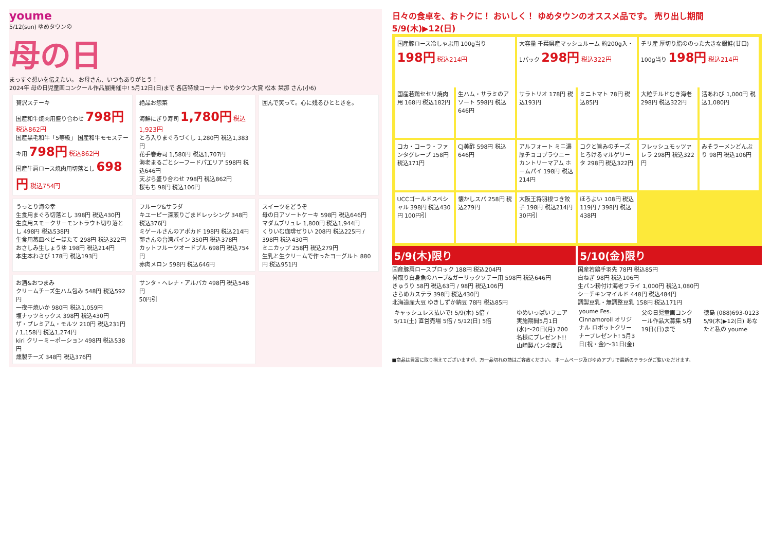youme
5/12(sun) ゆめタウンの
母の日
まっすぐ想いを伝えたい。 お母さん、いつもありがとう！
2024年 母の日児童画コンクール作品展開催中! 5月12日(日)まで 各店特設コーナー ゆめタウン大賞 松本 栞那 さん(小6)
贅沢ステーキ
国産和牛焼肉用盛り合わせ 798円 税込862円
国産黒毛和牛「5等級」 国産和牛モモステーキ用 798円 税込862円
国産牛肩ロース焼肉用切落とし 698円 税込754円
絶品お惣菜
海鮮にぎり寿司 1,780円 税込1,923円
とろ入りまぐろづくし 1,280円 税込1,383円
花手巻寿司 1,580円 税込1,707円
海老まるごとシーフードパエリア 598円 税込646円
天ぷら盛り合わせ 798円 税込862円
桜もち 98円 税込106円
囲んで笑って。心に残るひとときを。
うっとり海の幸
生食用まぐろ切落とし 398円 税込430円
生食用スモークサーモントラウト切り落とし 498円 税込538円
生食用蒸皿ベビーほたて 298円 税込322円
おさしみ生しょうゆ 198円 税込214円
本生本わさび 178円 税込193円
フルーツ&サラダ
キユーピー深煎りごまドレッシング 348円 税込376円
ミゲールさんのアボカド 198円 税込214円
郭さんの台湾パイン 350円 税込378円
カットフルーツオードブル 698円 税込754円
赤肉メロン 598円 税込646円
スイーツをどうぞ
母の日アソートケーキ 598円 税込646円
マダムブリュレ 1,800円 税込1,944円
くりいむ珈琲ぜりい 208円 税込225円 / 398円 税込430円
ミニカップ 258円 税込279円
生乳と生クリームで作ったヨーグルト 880円 税込951円
お酒&おつまみ
クリームチーズ生ハム包み 548円 税込592円
一夜干焼いか 980円 税込1,059円
塩ナッツミックス 398円 税込430円
ザ・プレミアム・モルツ 210円 税込231円 / 1,158円 税込1,274円
kiri クリーミーポーション 498円 税込538円
燻製チーズ 348円 税込376円
サンタ・ヘレナ・アルパカ 498円 税込548円
50円引
日々の食卓を、おトクに！ おいしく！ ゆめタウンのオススメ品です。 売り出し期間 5/9(木)▶12(日)
国産豚ロース冷しゃぶ用 100g当り 198円 税込214円
大容量 千葉県産マッシュルーム 約200g入・1パック 298円 税込322円
チリ産 厚切り脂ののった大きな銀鮭(甘口) 100g当り 198円 税込214円
国産若鶏セセリ焼肉用 168円 税込182円
生ハム・サラミのアソート 598円 税込646円
サラトリオ 178円 税込193円
ミニトマト 78円 税込85円
大粒チルドむき海老 298円 税込322円
活あわび 1,000円 税込1,080円
コカ・コーラ・ファンタグレープ 158円 税込171円
CJ美酢 598円 税込646円
アルフォート ミニ濃厚チョコブラウニー カントリーマアム ホームパイ 198円 税込214円
コクと旨みのチーズとろけるマルゲリータ 298円 税込322円
フレッシュモッツァレラ 298円 税込322円
みそラーメンどんぶり 98円 税込106円
UCCゴールドスペシャル 398円 税込430円 100円引
懐かしスパ 258円 税込279円
大阪王将羽根つき餃子 198円 税込214円 30円引
ほろよい 108円 税込119円 / 398円 税込438円
5/9(木)限り
国産豚肩ロースブロック 188円 税込204円
骨取り白身魚のハーブ&ガーリックソテー用 598円 税込646円
きゅうり 58円 税込63円 / 98円 税込106円
さらめカステラ 398円 税込430円
北海道産大豆 ゆきしずか納豆 78円 税込85円
5/10(金)限り
国産若鶏手羽先 78円 税込85円
白ねぎ 98円 税込106円
生パン粉付け海老フライ 1,000円 税込1,080円
シーチキンマイルド 448円 税込484円
調製豆乳・無調整豆乳 158円 税込171円
キャッシュレス払いで! 5/9(木) 5倍 / 5/11(土) 直営売場 5倍 / 5/12(日) 5倍
ゆめいっぱいフェア 実施期間5月1日(水)〜20日(月) 200名様にプレゼント!! 山崎製パン全商品
youme Fes. Cinnamoroll オリジナル ロボットクリーナープレゼント! 5月3日(祝・金)〜31日(金)
父の日児童画コンクール作品大募集 5月19日(日)まで
徳島 (088)693-0123 5/9(木)▶12(日) あなたと私の youme
■商品は豊富に取り揃えてございますが、万一品切れの節はご容赦ください。 ホームページ及びゆめアプリで最新のチラシがご覧いただけます。